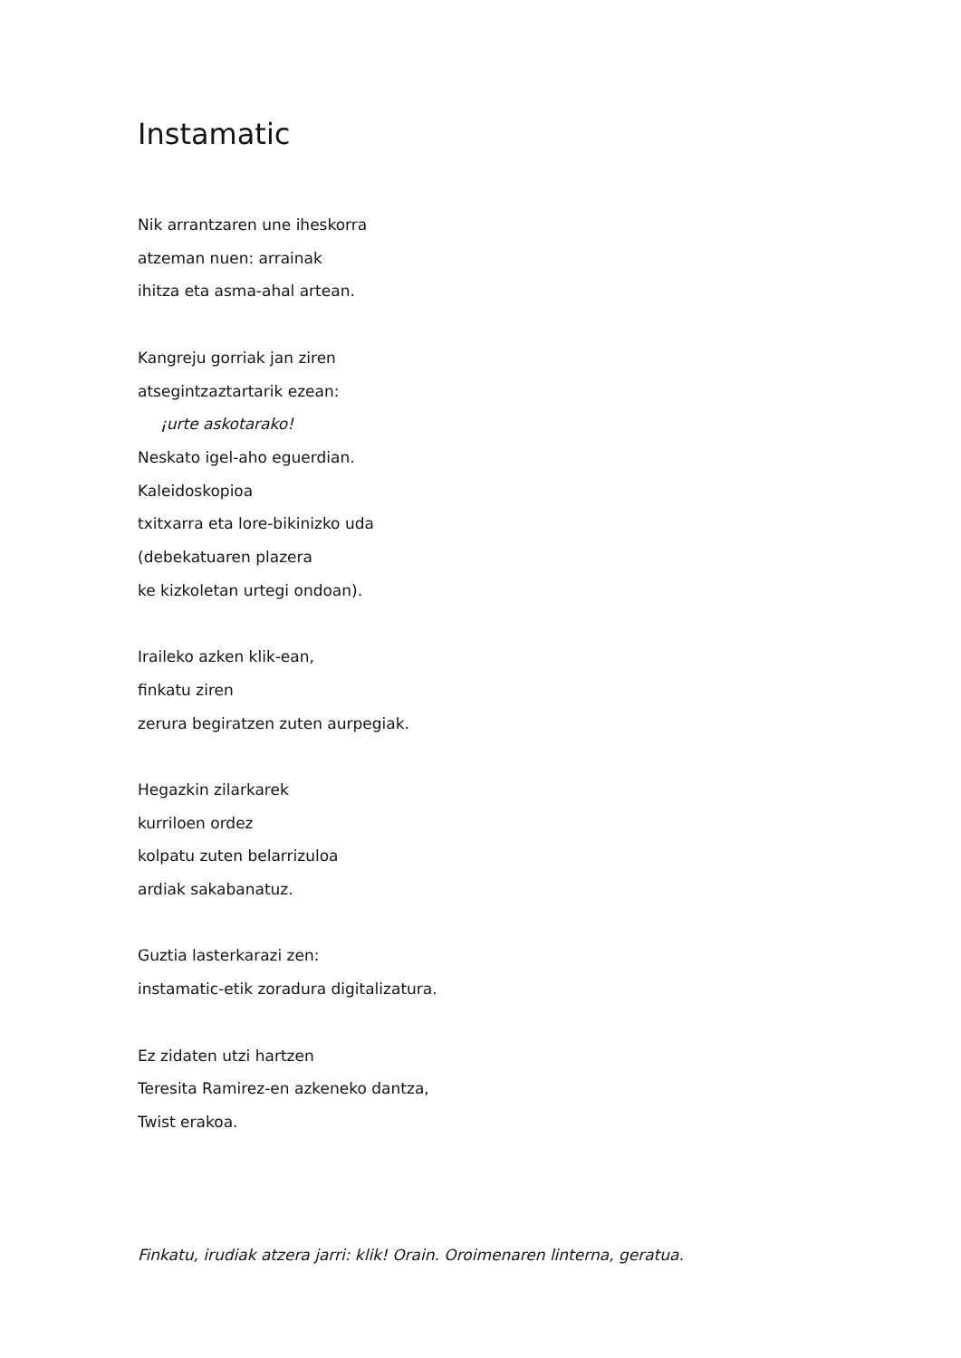Instamatic
Nik arrantzaren une iheskorra
atzeman nuen: arrainak
ihitza eta asma-ahal artean.
Kangreju gorriak jan ziren
atsegintzaztartarik ezean:
¡urte askotarako!
Neskato igel-aho eguerdian.
Kaleidoskopioa
txitxarra eta lore-bikinizko uda
(debekatuaren plazera
ke kizkoletan urtegi ondoan).
Iraileko azken klik-ean,
finkatu ziren
zerura begiratzen zuten aurpegiak.
Hegazkin zilarkarek
kurriloen ordez
kolpatu zuten belarrizuloa
ardiak sakabanatuz.
Guztia lasterkarazi zen:
instamatic-etik zoradura digitalizatura.
Ez zidaten utzi hartzen
Teresita Ramirez-en azkeneko dantza,
Twist erakoa.
Finkatu, irudiak atzera jarri: klik! Orain. Oroimenaren linterna, geratua.